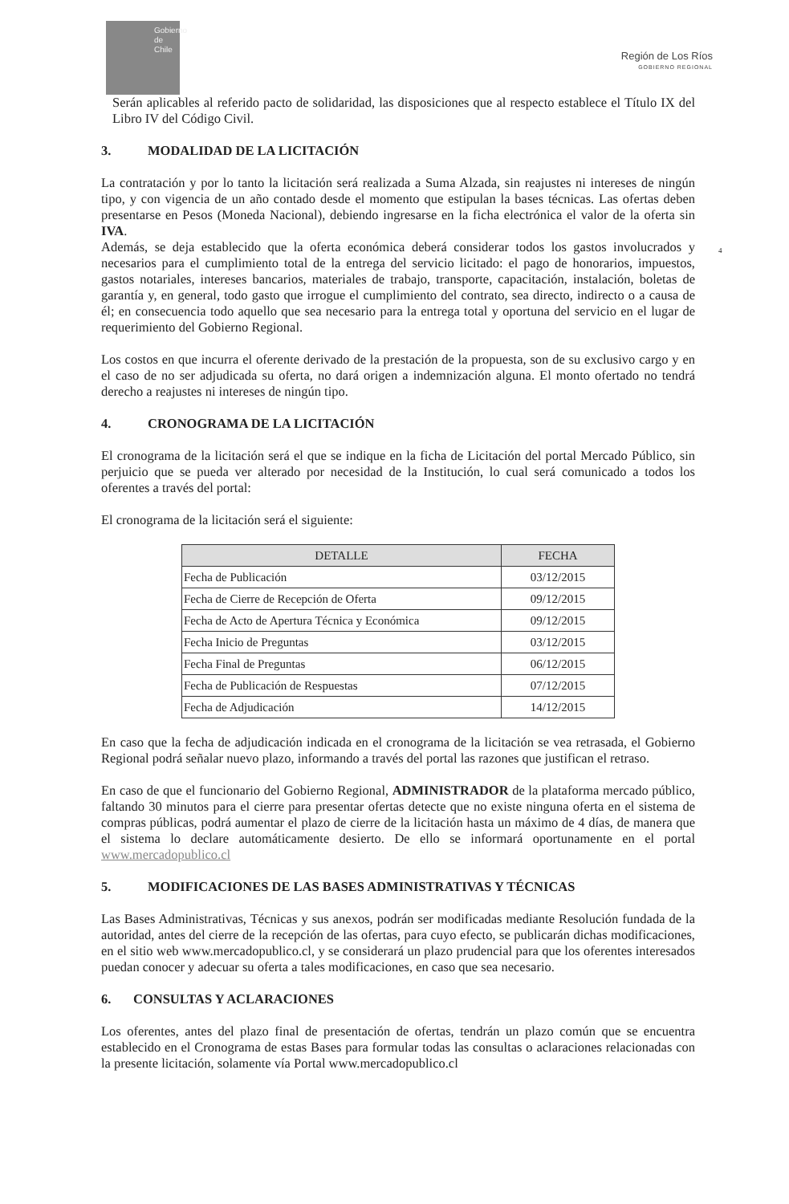Gobierno de Chile
Región de Los Ríos
GOBIERNO REGIONAL
4
Serán aplicables al referido pacto de solidaridad, las disposiciones que al respecto establece el Título IX del Libro IV del Código Civil.
3. MODALIDAD DE LA LICITACIÓN
La contratación y por lo tanto la licitación será realizada a Suma Alzada, sin reajustes ni intereses de ningún tipo, y con vigencia de un año contado desde el momento que estipulan la bases técnicas. Las ofertas deben presentarse en Pesos (Moneda Nacional), debiendo ingresarse en la ficha electrónica el valor de la oferta sin IVA.
Además, se deja establecido que la oferta económica deberá considerar todos los gastos involucrados y necesarios para el cumplimiento total de la entrega del servicio licitado: el pago de honorarios, impuestos, gastos notariales, intereses bancarios, materiales de trabajo, transporte, capacitación, instalación, boletas de garantía y, en general, todo gasto que irrogue el cumplimiento del contrato, sea directo, indirecto o a causa de él; en consecuencia todo aquello que sea necesario para la entrega total y oportuna del servicio en el lugar de requerimiento del Gobierno Regional.
Los costos en que incurra el oferente derivado de la prestación de la propuesta, son de su exclusivo cargo y en el caso de no ser adjudicada su oferta, no dará origen a indemnización alguna. El monto ofertado no tendrá derecho a reajustes ni intereses de ningún tipo.
4. CRONOGRAMA DE LA LICITACIÓN
El cronograma de la licitación será el que se indique en la ficha de Licitación del portal Mercado Público, sin perjuicio que se pueda ver alterado por necesidad de la Institución, lo cual será comunicado a todos los oferentes a través del portal:
El cronograma de la licitación será el siguiente:
| DETALLE | FECHA |
| --- | --- |
| Fecha de Publicación | 03/12/2015 |
| Fecha de Cierre de Recepción de Oferta | 09/12/2015 |
| Fecha de Acto de Apertura Técnica y Económica | 09/12/2015 |
| Fecha Inicio de Preguntas | 03/12/2015 |
| Fecha Final de Preguntas | 06/12/2015 |
| Fecha de Publicación de Respuestas | 07/12/2015 |
| Fecha de Adjudicación | 14/12/2015 |
En caso que la fecha de adjudicación indicada en el cronograma de la licitación se vea retrasada, el Gobierno Regional podrá señalar nuevo plazo, informando a través del portal las razones que justifican el retraso.
En caso de que el funcionario del Gobierno Regional, ADMINISTRADOR de la plataforma mercado público, faltando 30 minutos para el cierre para presentar ofertas detecte que no existe ninguna oferta en el sistema de compras públicas, podrá aumentar el plazo de cierre de la licitación hasta un máximo de 4 días, de manera que el sistema lo declare automáticamente desierto. De ello se informará oportunamente en el portal www.mercadopublico.cl
5. MODIFICACIONES DE LAS BASES ADMINISTRATIVAS Y TÉCNICAS
Las Bases Administrativas, Técnicas y sus anexos, podrán ser modificadas mediante Resolución fundada de la autoridad, antes del cierre de la recepción de las ofertas, para cuyo efecto, se publicarán dichas modificaciones, en el sitio web www.mercadopublico.cl, y se considerará un plazo prudencial para que los oferentes interesados puedan conocer y adecuar su oferta a tales modificaciones, en caso que sea necesario.
6. CONSULTAS Y ACLARACIONES
Los oferentes, antes del plazo final de presentación de ofertas, tendrán un plazo común que se encuentra establecido en el Cronograma de estas Bases para formular todas las consultas o aclaraciones relacionadas con la presente licitación, solamente vía Portal www.mercadopublico.cl